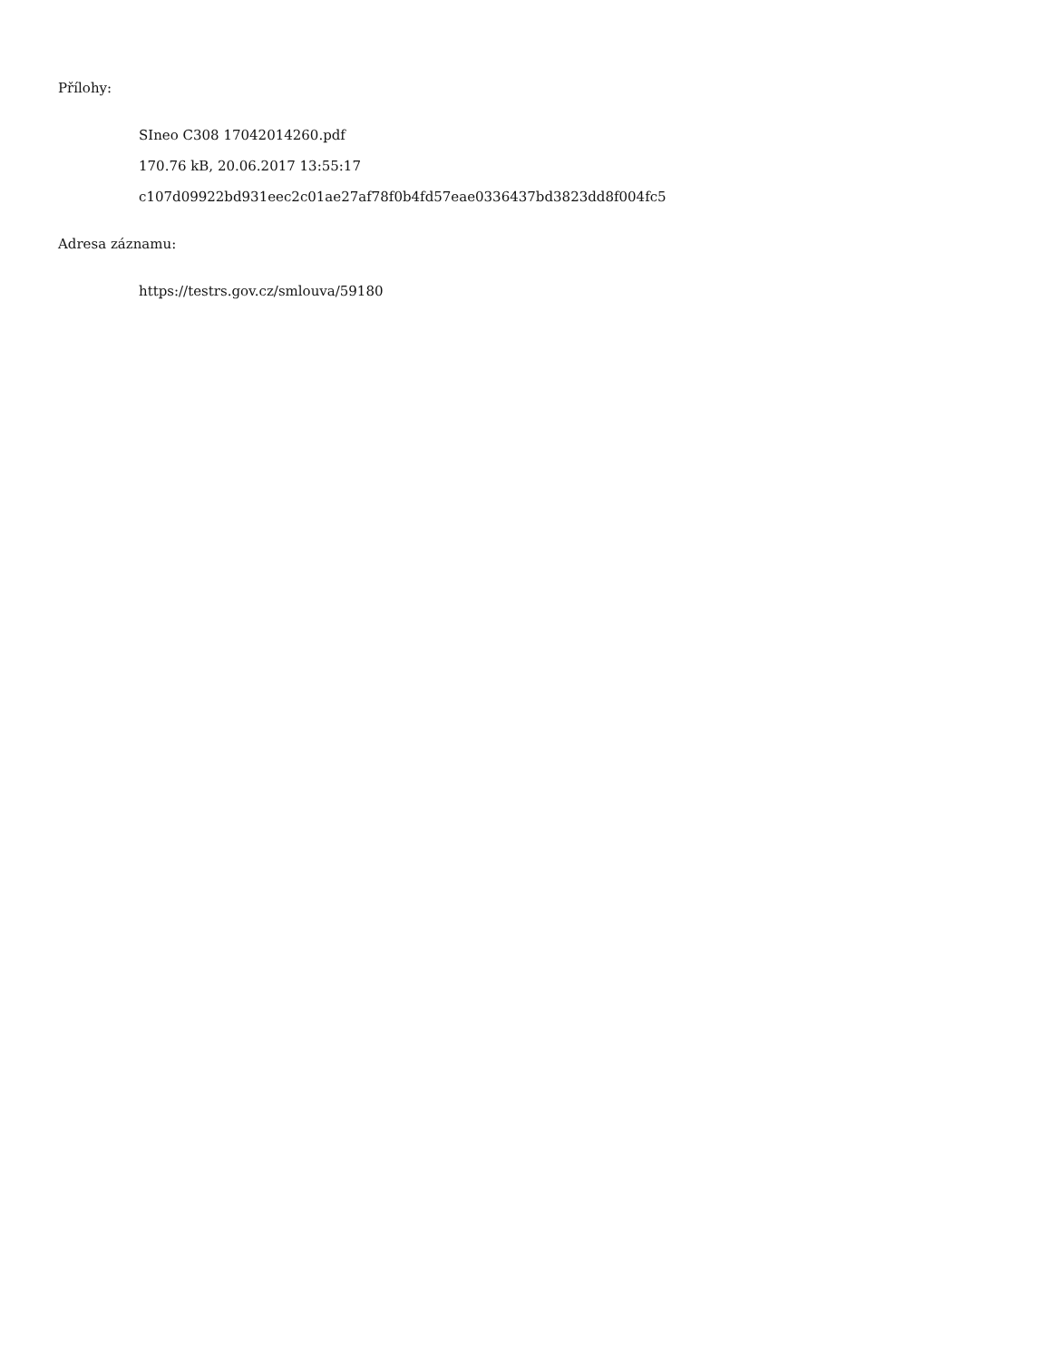Přílohy:
SIneo C308 17042014260.pdf
170.76 kB, 20.06.2017 13:55:17
c107d09922bd931eec2c01ae27af78f0b4fd57eae0336437bd3823dd8f004fc5
Adresa záznamu:
https://testrs.gov.cz/smlouva/59180